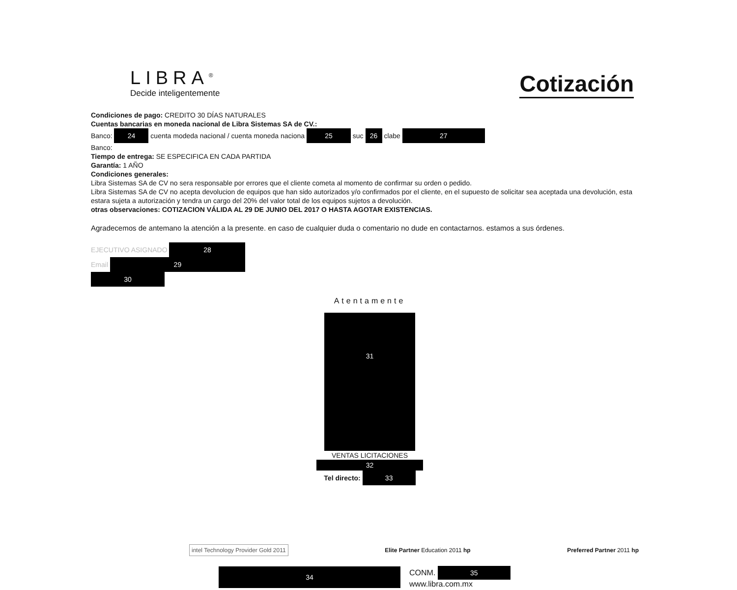LIBRA<sup>®</sup>
Decide inteligentemente
Cotización
Condiciones de pago: CREDITO 30 DÍAS NATURALES
Cuentas bancarias en moneda nacional de Libra Sistemas SA de CV.:
Banco: 24 cuenta modeda nacional / cuenta moneda naciona 25 suc 26 clabe 27
Banco:
Tiempo de entrega: SE ESPECIFICA EN CADA PARTIDA
Garantía: 1 AÑO
Condiciones generales:
Libra Sistemas SA de CV no sera responsable por errores que el cliente cometa al momento de confirmar su orden o pedido.
Libra Sistemas SA de CV no acepta devolucion de equipos que han sido autorizados y/o confirmados por el cliente, en el supuesto de solicitar sea aceptada una devolución, esta estara sujeta a autorización y tendra un cargo del 20% del valor total de los equipos sujetos a devolución.
otras observaciones: COTIZACION VÁLIDA AL 29 DE JUNIO DEL 2017 O HASTA AGOTAR EXISTENCIAS.
Agradecemos de antemano la atención a la presente. en caso de cualquier duda o comentario no dude en contactarnos. estamos a sus órdenes.
EJECUTIVO ASIGNADO 28
Email 29
30
Atentamente
31
VENTAS LICITACIONES
32
Tel directo: 33
intel Technology Provider Gold 2011
Elite Partner Education 2011 hp
Preferred Partner 2011 hp
34
CONM. 35
www.libra.com.mx